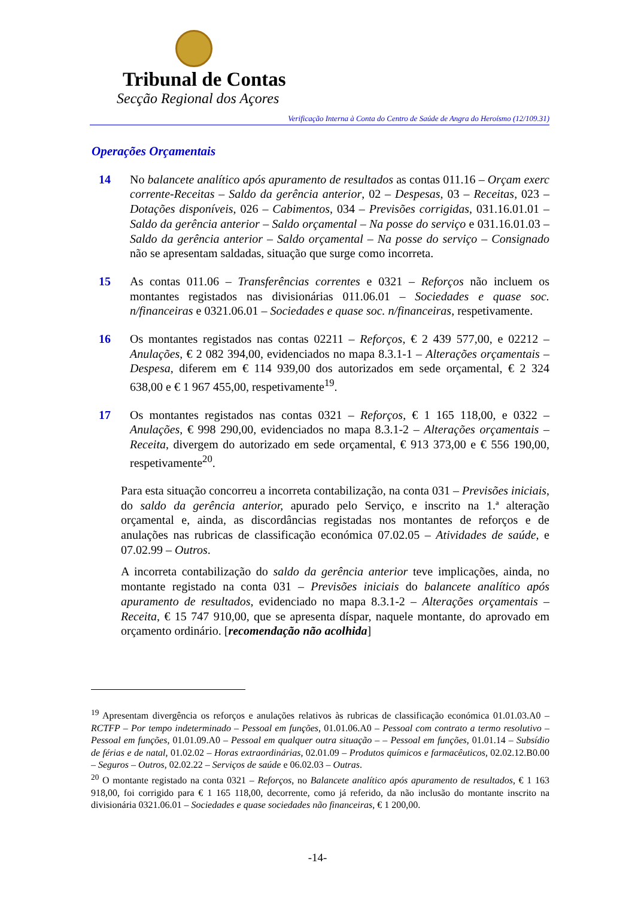Tribunal de Contas
Secção Regional dos Açores
Verificação Interna à Conta do Centro de Saúde de Angra do Heroísmo (12/109.31)
Operações Orçamentais
14 No balancete analítico após apuramento de resultados as contas 011.16 – Orçam exerc corrente-Receitas – Saldo da gerência anterior, 02 – Despesas, 03 – Receitas, 023 – Dotações disponíveis, 026 – Cabimentos, 034 – Previsões corrigidas, 031.16.01.01 – Saldo da gerência anterior – Saldo orçamental – Na posse do serviço e 031.16.01.03 – Saldo da gerência anterior – Saldo orçamental – Na posse do serviço – Consignado não se apresentam saldadas, situação que surge como incorreta.
15 As contas 011.06 – Transferências correntes e 0321 – Reforços não incluem os montantes registados nas divisionárias 011.06.01 – Sociedades e quase soc. n/financeiras e 0321.06.01 – Sociedades e quase soc. n/financeiras, respetivamente.
16 Os montantes registados nas contas 02211 – Reforços, € 2 439 577,00, e 02212 – Anulações, € 2 082 394,00, evidenciados no mapa 8.3.1-1 – Alterações orçamentais – Despesa, diferem em € 114 939,00 dos autorizados em sede orçamental, € 2 324 638,00 e € 1 967 455,00, respetivamente<sup>19</sup>.
17 Os montantes registados nas contas 0321 – Reforços, € 1 165 118,00, e 0322 – Anulações, € 998 290,00, evidenciados no mapa 8.3.1-2 – Alterações orçamentais – Receita, divergem do autorizado em sede orçamental, € 913 373,00 e € 556 190,00, respetivamente<sup>20</sup>.
Para esta situação concorreu a incorreta contabilização, na conta 031 – Previsões iniciais, do saldo da gerência anterior, apurado pelo Serviço, e inscrito na 1.ª alteração orçamental e, ainda, as discordâncias registadas nos montantes de reforços e de anulações nas rubricas de classificação económica 07.02.05 – Atividades de saúde, e 07.02.99 – Outros.
A incorreta contabilização do saldo da gerência anterior teve implicações, ainda, no montante registado na conta 031 – Previsões iniciais do balancete analítico após apuramento de resultados, evidenciado no mapa 8.3.1-2 – Alterações orçamentais – Receita, € 15 747 910,00, que se apresenta díspar, naquele montante, do aprovado em orçamento ordinário. [recomendação não acolhida]
<sup>19</sup> Apresentam divergência os reforços e anulações relativos às rubricas de classificação económica 01.01.03.A0 – RCTFP – Por tempo indeterminado – Pessoal em funções, 01.01.06.A0 – Pessoal com contrato a termo resolutivo – Pessoal em funções, 01.01.09.A0 – Pessoal em qualquer outra situação – – Pessoal em funções, 01.01.14 – Subsídio de férias e de natal, 01.02.02 – Horas extraordinárias, 02.01.09 – Produtos químicos e farmacêuticos, 02.02.12.B0.00 – Seguros – Outros, 02.02.22 – Serviços de saúde e 06.02.03 – Outras.
<sup>20</sup> O montante registado na conta 0321 – Reforços, no Balancete analítico após apuramento de resultados, € 1 163 918,00, foi corrigido para € 1 165 118,00, decorrente, como já referido, da não inclusão do montante inscrito na divisionária 0321.06.01 – Sociedades e quase sociedades não financeiras, € 1 200,00.
-14-